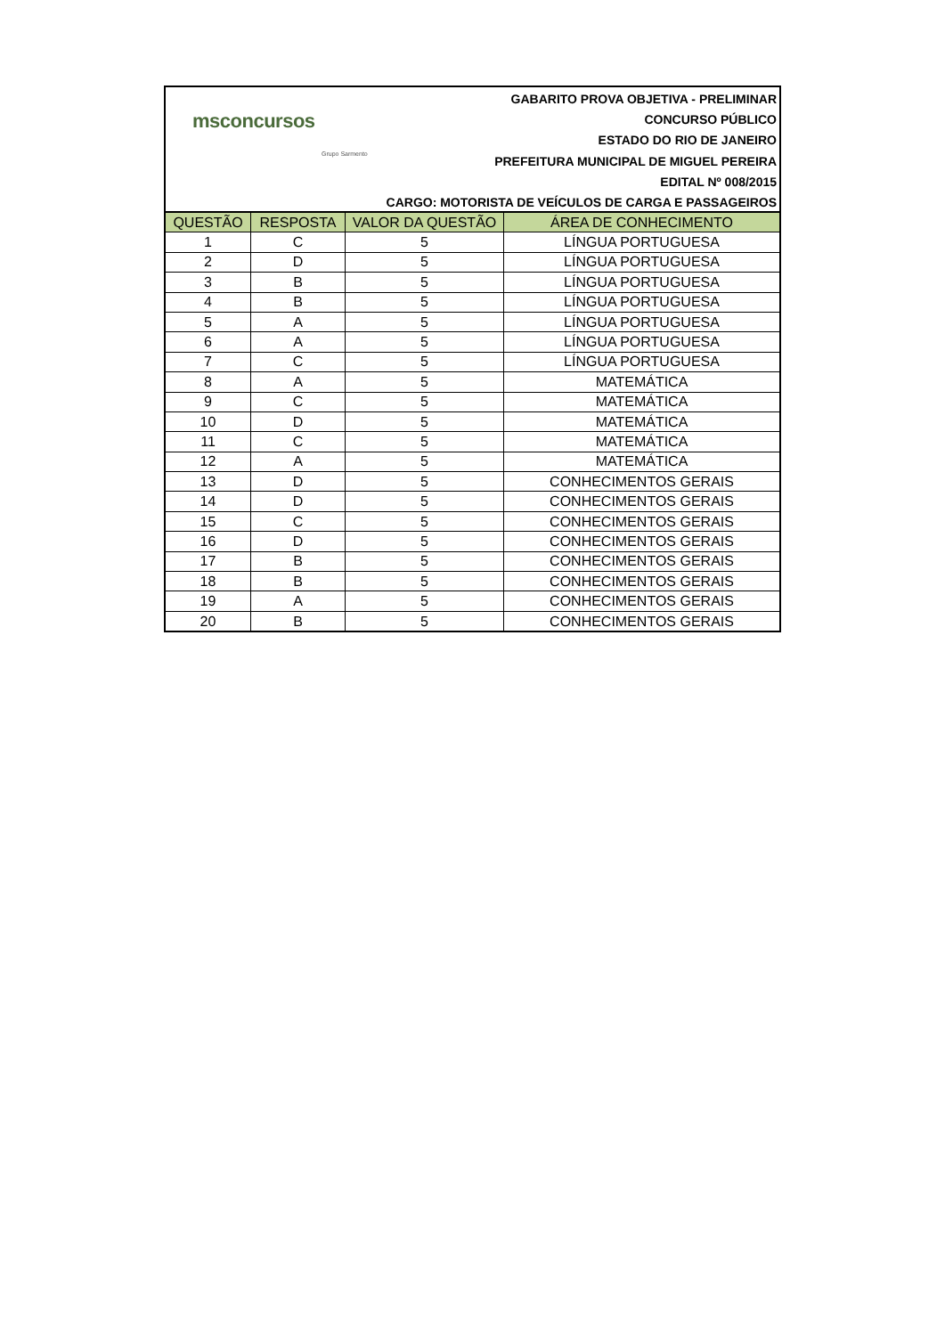msconcursos
Grupo Sarmento
GABARITO PROVA OBJETIVA - PRELIMINAR
CONCURSO PÚBLICO
ESTADO DO RIO DE JANEIRO
PREFEITURA MUNICIPAL DE MIGUEL PEREIRA
EDITAL Nº 008/2015
CARGO: MOTORISTA DE VEÍCULOS DE CARGA E PASSAGEIROS
| QUESTÃO | RESPOSTA | VALOR DA QUESTÃO | ÁREA DE CONHECIMENTO |
| --- | --- | --- | --- |
| 1 | C | 5 | LÍNGUA PORTUGUESA |
| 2 | D | 5 | LÍNGUA PORTUGUESA |
| 3 | B | 5 | LÍNGUA PORTUGUESA |
| 4 | B | 5 | LÍNGUA PORTUGUESA |
| 5 | A | 5 | LÍNGUA PORTUGUESA |
| 6 | A | 5 | LÍNGUA PORTUGUESA |
| 7 | C | 5 | LÍNGUA PORTUGUESA |
| 8 | A | 5 | MATEMÁTICA |
| 9 | C | 5 | MATEMÁTICA |
| 10 | D | 5 | MATEMÁTICA |
| 11 | C | 5 | MATEMÁTICA |
| 12 | A | 5 | MATEMÁTICA |
| 13 | D | 5 | CONHECIMENTOS GERAIS |
| 14 | D | 5 | CONHECIMENTOS GERAIS |
| 15 | C | 5 | CONHECIMENTOS GERAIS |
| 16 | D | 5 | CONHECIMENTOS GERAIS |
| 17 | B | 5 | CONHECIMENTOS GERAIS |
| 18 | B | 5 | CONHECIMENTOS GERAIS |
| 19 | A | 5 | CONHECIMENTOS GERAIS |
| 20 | B | 5 | CONHECIMENTOS GERAIS |